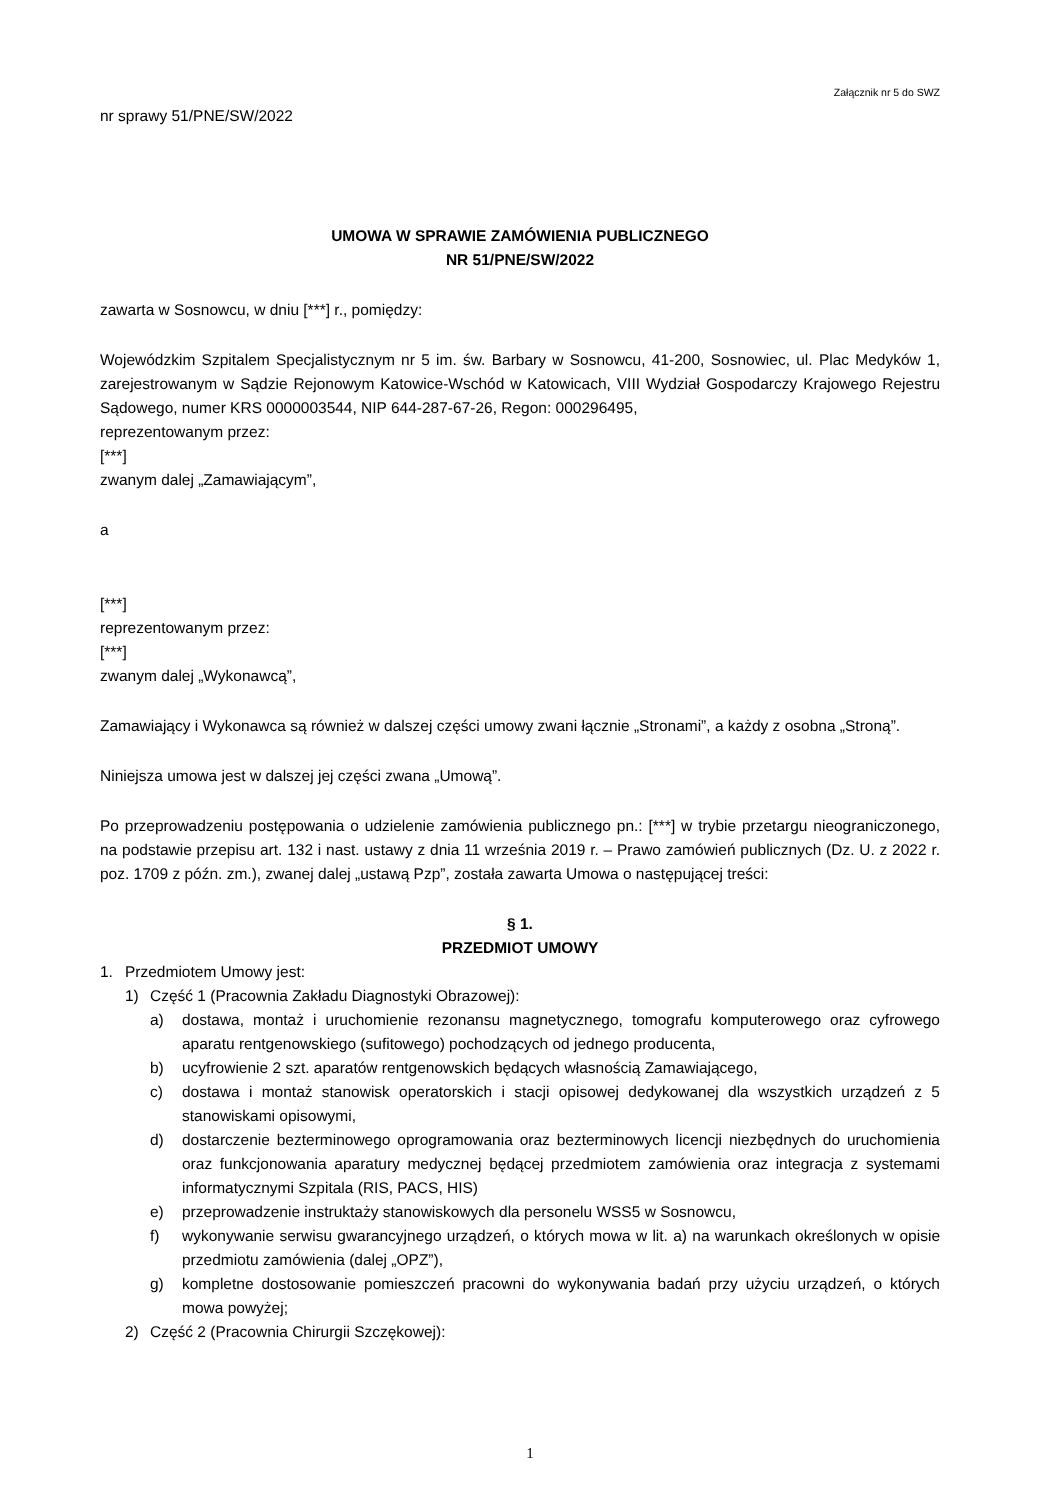Załącznik nr 5 do SWZ
nr sprawy 51/PNE/SW/2022
UMOWA W SPRAWIE ZAMÓWIENIA PUBLICZNEGO
NR 51/PNE/SW/2022
zawarta w Sosnowcu, w dniu [***] r., pomiędzy:
Wojewódzkim Szpitalem Specjalistycznym nr 5 im. św. Barbary w Sosnowcu, 41-200, Sosnowiec, ul. Plac Medyków 1, zarejestrowanym w Sądzie Rejonowym Katowice-Wschód w Katowicach, VIII Wydział Gospodarczy Krajowego Rejestru Sądowego, numer KRS 0000003544, NIP 644-287-67-26, Regon: 000296495,
reprezentowanym przez:
[***]
zwanym dalej „Zamawiającym”,
a
[***]
reprezentowanym przez:
[***]
zwanym dalej „Wykonawcą”,
Zamawiający i Wykonawca są również w dalszej części umowy zwani łącznie „Stronami”, a każdy z osobna „Stroną”.
Niniejsza umowa jest w dalszej jej części zwana „Umową”.
Po przeprowadzeniu postępowania o udzielenie zamówienia publicznego pn.: [***] w trybie przetargu nieograniczonego, na podstawie przepisu art. 132 i nast. ustawy z dnia 11 września 2019 r. – Prawo zamówień publicznych (Dz. U. z 2022 r. poz. 1709 z późn. zm.), zwanej dalej „ustawą Pzp”, została zawarta Umowa o następującej treści:
§ 1.
PRZEDMIOT UMOWY
1. Przedmiotem Umowy jest:
1) Część 1 (Pracownia Zakładu Diagnostyki Obrazowej):
a) dostawa, montaż i uruchomienie rezonansu magnetycznego, tomografu komputerowego oraz cyfrowego aparatu rentgenowskiego (sufitowego) pochodzących od jednego producenta,
b) ucyfrowienie 2 szt. aparatów rentgenowskich będących własnością Zamawiającego,
c) dostawa i montaż stanowisk operatorskich i stacji opisowej dedykowanej dla wszystkich urządzeń z 5 stanowiskami opisowymi,
d) dostarczenie bezterminowego oprogramowania oraz bezterminowych licencji niezbędnych do uruchomienia oraz funkcjonowania aparatury medycznej będącej przedmiotem zamówienia oraz integracja z systemami informatycznymi Szpitala (RIS, PACS, HIS)
e) przeprowadzenie instruktaży stanowiskowych dla personelu WSS5 w Sosnowcu,
f) wykonywanie serwisu gwarancyjnego urządzeń, o których mowa w lit. a) na warunkach określonych w opisie przedmiotu zamówienia (dalej „OPZ”),
g) kompletne dostosowanie pomieszczeń pracowni do wykonywania badań przy użyciu urządzeń, o których mowa powyżej;
2) Część 2 (Pracownia Chirurgii Szczękowej):
1